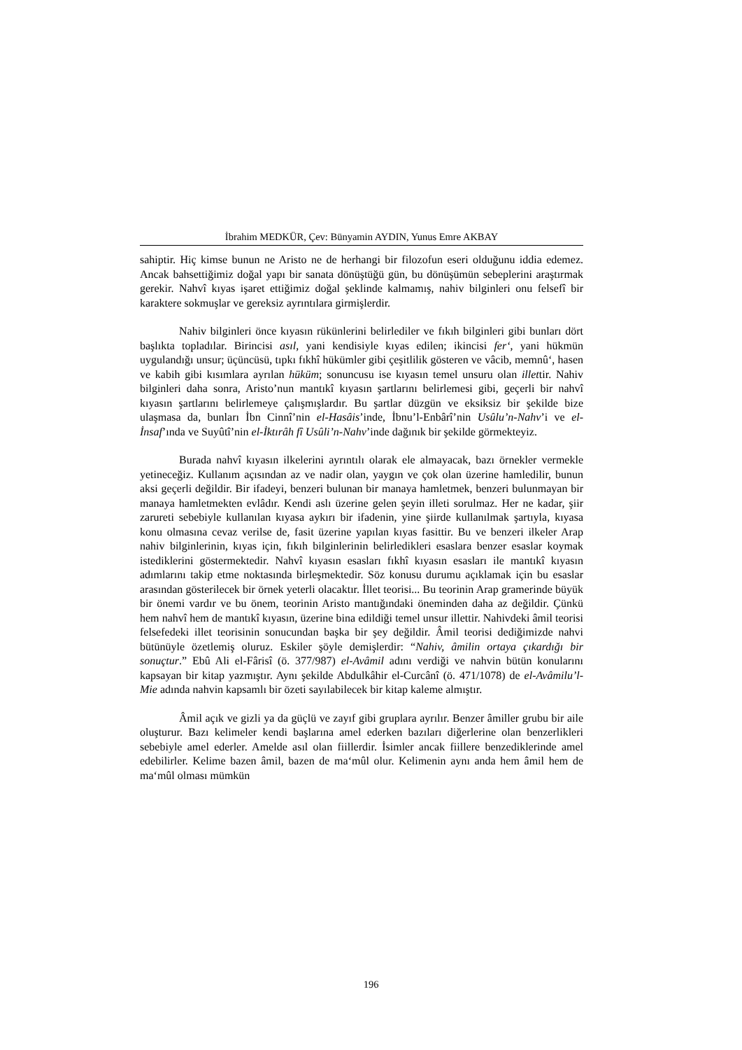İbrahim MEDKÜR, Çev: Bünyamin AYDIN, Yunus Emre AKBAY
sahiptir. Hiç kimse bunun ne Aristo ne de herhangi bir filozofun eseri olduğunu iddia edemez. Ancak bahsettiğimiz doğal yapı bir sanata dönüştüğü gün, bu dönüşümün sebeplerini araştırmak gerekir. Nahvî kıyas işaret ettiğimiz doğal şeklinde kalmamış, nahiv bilginleri onu felsefî bir karaktere sokmuşlar ve gereksiz ayrıntılara girmişlerdir.
Nahiv bilginleri önce kıyasın rükünlerini belirlediler ve fıkıh bilginleri gibi bunları dört başlıkta topladılar. Birincisi asıl, yani kendisiyle kıyas edilen; ikincisi fer‘, yani hükmün uygulandığı unsur; üçüncüsü, tıpkı fıkhî hükümler gibi çeşitlilik gösteren ve vâcib, memnû‘, hasen ve kabih gibi kısımlara ayrılan hüküm; sonuncusu ise kıyasın temel unsuru olan illettir. Nahiv bilginleri daha sonra, Aristo’nun mantıkî kıyasın şartlarını belirlemesi gibi, geçerli bir nahvî kıyasın şartlarını belirlemeye çalışmışlardır. Bu şartlar düzgün ve eksiksiz bir şekilde bize ulaşmasa da, bunları İbn Cinnî’nin el-Hasâis’inde, İbnu’l-Enbârî’nin Usûlu’n-Nahv’i ve el-İnsaf’ında ve Suyûtî’nin el-İktırâh fî Usûli’n-Nahv’inde dağınık bir şekilde görmekteyiz.
Burada nahvî kıyasın ilkelerini ayrıntılı olarak ele almayacak, bazı örnekler vermekle yetineceğiz. Kullanım açısından az ve nadir olan, yaygın ve çok olan üzerine hamledilir, bunun aksi geçerli değildir. Bir ifadeyi, benzeri bulunan bir manaya hamletmek, benzeri bulunmayan bir manaya hamletmekten evlâdır. Kendi aslı üzerine gelen şeyin illeti sorulmaz. Her ne kadar, şiir zarureti sebebiyle kullanılan kıyasa aykırı bir ifadenin, yine şiirde kullanılmak şartıyla, kıyasa konu olmasına cevaz verilse de, fasit üzerine yapılan kıyas fasittir. Bu ve benzeri ilkeler Arap nahiv bilginlerinin, kıyas için, fıkıh bilginlerinin belirledikleri esaslara benzer esaslar koymak istediklerini göstermektedir. Nahvî kıyasın esasları fıkhî kıyasın esasları ile mantıkî kıyasın adımlarını takip etme noktasında birleşmektedir. Söz konusu durumu açıklamak için bu esaslar arasından gösterilecek bir örnek yeterli olacaktır. İllet teorisi... Bu teorinin Arap gramerinde büyük bir önemi vardır ve bu önem, teorinin Aristo mantığındaki öneminden daha az değildir. Çünkü hem nahvî hem de mantıkî kıyasın, üzerine bina edildiği temel unsur illettir. Nahivdeki âmil teorisi felsefedeki illet teorisinin sonucundan başka bir şey değildir. Âmil teorisi dediğimizde nahvi bütünüyle özetlemiş oluruz. Eskiler şöyle demişlerdir: “Nahiv, âmilin ortaya çıkardığı bir sonuçtur.” Ebû Ali el-Fârisî (ö. 377/987) el-Avâmil adını verdiği ve nahvin bütün konularını kapsayan bir kitap yazmıştır. Aynı şekilde Abdulkâhir el-Curcânî (ö. 471/1078) de el-Avâmilu’l-Mie adında nahvin kapsamlı bir özeti sayılabilecek bir kitap kaleme almıştır.
Âmil açık ve gizli ya da güçlü ve zayıf gibi gruplara ayrılır. Benzer âmiller grubu bir aile oluşturur. Bazı kelimeler kendi başlarına amel ederken bazıları diğerlerine olan benzerlikleri sebebiyle amel ederler. Amelde asıl olan fiillerdir. İsimler ancak fiillere benzediklerinde amel edebilirler. Kelime bazen âmil, bazen de ma‘mûl olur. Kelimenin aynı anda hem âmil hem de ma‘mûl olması mümkün
196